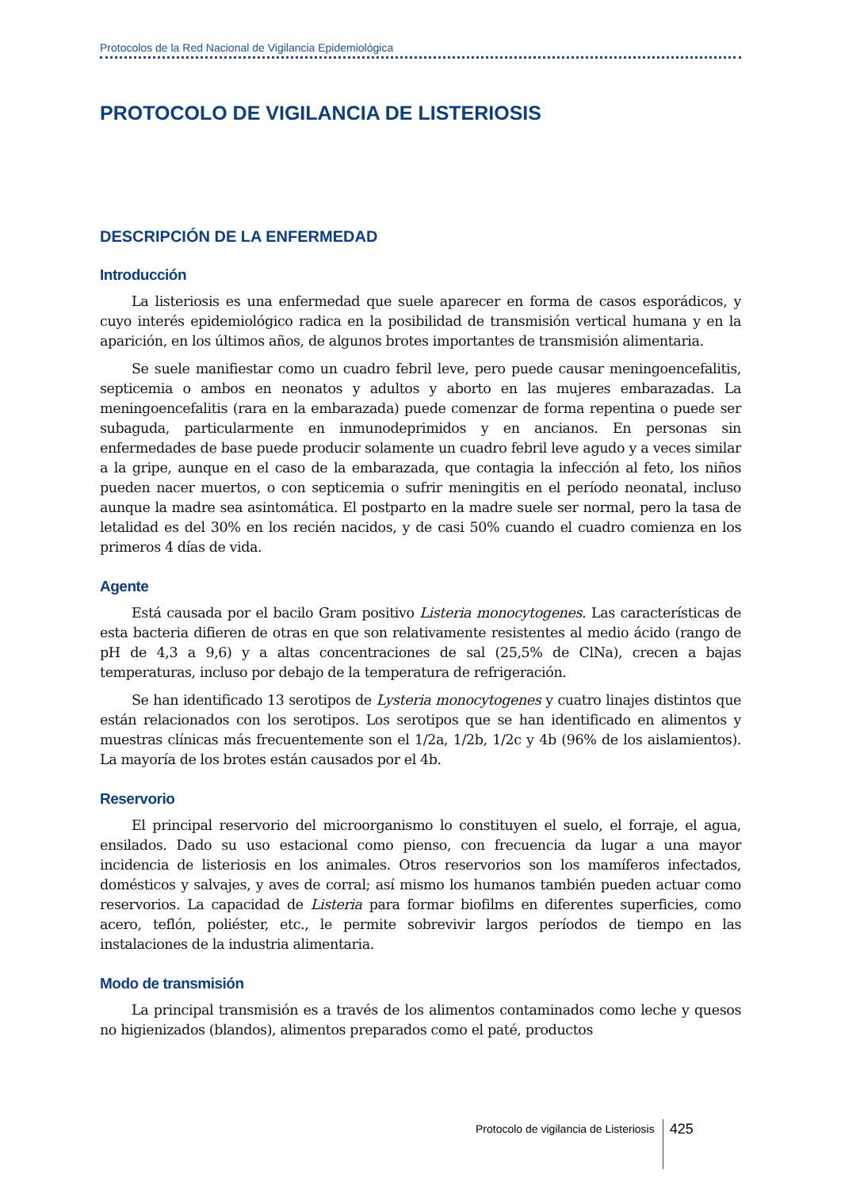Protocolos de la Red Nacional de Vigilancia Epidemiológica
PROTOCOLO DE VIGILANCIA DE LISTERIOSIS
DESCRIPCIÓN DE LA ENFERMEDAD
Introducción
La listeriosis es una enfermedad que suele aparecer en forma de casos esporádicos, y cuyo interés epidemiológico radica en la posibilidad de transmisión vertical humana y en la aparición, en los últimos años, de algunos brotes importantes de transmisión alimentaria.
Se suele manifiestar como un cuadro febril leve, pero puede causar meningoencefalitis, septicemia o ambos en neonatos y adultos y aborto en las mujeres embarazadas. La meningoencefalitis (rara en la embarazada) puede comenzar de forma repentina o puede ser subaguda, particularmente en inmunodeprimidos y en ancianos. En personas sin enfermedades de base puede producir solamente un cuadro febril leve agudo y a veces similar a la gripe, aunque en el caso de la embarazada, que contagia la infección al feto, los niños pueden nacer muertos, o con septicemia o sufrir meningitis en el período neonatal, incluso aunque la madre sea asintomática. El postparto en la madre suele ser normal, pero la tasa de letalidad es del 30% en los recién nacidos, y de casi 50% cuando el cuadro comienza en los primeros 4 días de vida.
Agente
Está causada por el bacilo Gram positivo Listeria monocytogenes. Las características de esta bacteria difieren de otras en que son relativamente resistentes al medio ácido (rango de pH de 4,3 a 9,6) y a altas concentraciones de sal (25,5% de ClNa), crecen a bajas temperaturas, incluso por debajo de la temperatura de refrigeración.
Se han identificado 13 serotipos de Lysteria monocytogenes y cuatro linajes distintos que están relacionados con los serotipos. Los serotipos que se han identificado en alimentos y muestras clínicas más frecuentemente son el 1/2a, 1/2b, 1/2c y 4b (96% de los aislamientos). La mayoría de los brotes están causados por el 4b.
Reservorio
El principal reservorio del microorganismo lo constituyen el suelo, el forraje, el agua, ensilados. Dado su uso estacional como pienso, con frecuencia da lugar a una mayor incidencia de listeriosis en los animales. Otros reservorios son los mamíferos infectados, domésticos y salvajes, y aves de corral; así mismo los humanos también pueden actuar como reservorios. La capacidad de Listeria para formar biofilms en diferentes superficies, como acero, teflón, poliéster, etc., le permite sobrevivir largos períodos de tiempo en las instalaciones de la industria alimentaria.
Modo de transmisión
La principal transmisión es a través de los alimentos contaminados como leche y quesos no higienizados (blandos), alimentos preparados como el paté, productos
Protocolo de vigilancia de Listeriosis
425